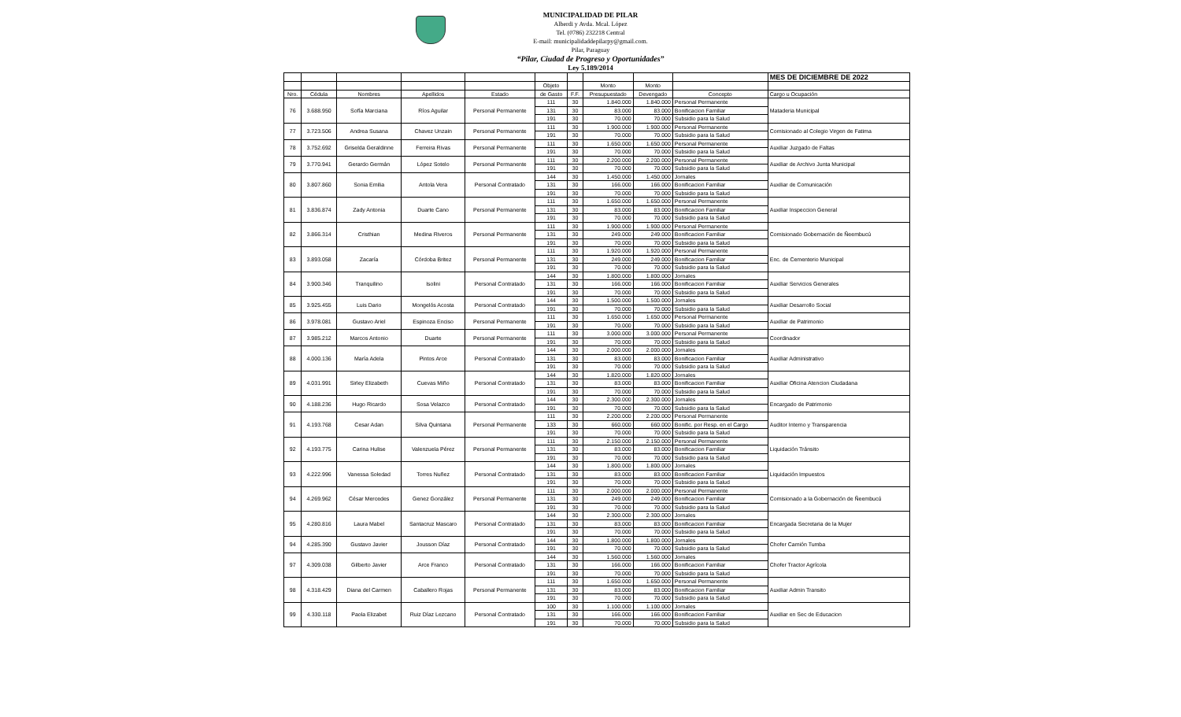MUNICIPALIDAD DE PILAR
Alberdi y Avda. Mcal. López
Tel. (0786) 232218 Central
E-mail: municipalidaddepilarpy@gmail.com.
Pilar, Paraguay
“Pilar, Ciudad de Progreso y Oportunidades”
Ley 5.189/2014
| | | | | | | | | | | MES DE DICIEMBRE DE 2022 |
| | | | | | Objeto | | Monto | Monto | | |
| Nro. | Cédula | Nombres | Apellidos | Estado | de Gasto | F.F. | Presupuestado | Devengado | Concepto | Cargo u Ocupación |
| 76 | 3.688.950 | Sofía Marciana | Ríos Aguilar | Personal Permanente | 111 | 30 | 1.840.000 | 1.840.000 | Personal Permanente | Mataderia Municipal |
| | | | | | 131 | 30 | 83.000 | 83.000 | Bonificacion Familiar | |
| | | | | | 191 | 30 | 70.000 | 70.000 | Subsidio para la Salud | |
| 77 | 3.723.506 | Andrea Susana | Chavez Unzain | Personal Permanente | 111 | 30 | 1.900.000 | 1.900.000 | Personal Permanente | Comisionado al Colegio Virgen de Fatima |
| | | | | | 191 | 30 | 70.000 | 70.000 | Subsidio para la Salud | |
| 78 | 3.752.692 | Griselda Geraldinne | Ferreira Rivas | Personal Permanente | 111 | 30 | 1.650.000 | 1.650.000 | Personal Permanente | Auxiliar Juzgado de Faltas |
| | | | | | 191 | 30 | 70.000 | 70.000 | Subsidio para la Salud | |
| 79 | 3.770.941 | Gerardo Germán | López Sotelo | Personal Permanente | 111 | 30 | 2.200.000 | 2.200.000 | Personal Permanente | Auxiliar de Archivo Junta Municipal |
| | | | | | 191 | 30 | 70.000 | 70.000 | Subsidio para la Salud | |
| 80 | 3.807.860 | Sonia Emilia | Antola Vera | Personal Contratado | 144 | 30 | 1.450.000 | 1.450.000 | Jornales | Auxiliar de Comunicación |
| | | | | | 131 | 30 | 166.000 | 166.000 | Bonificacion Familiar | |
| | | | | | 191 | 30 | 70.000 | 70.000 | Subsidio para la Salud | |
| 81 | 3.836.874 | Zady Antonia | Duarte Cano | Personal Permanente | 111 | 30 | 1.650.000 | 1.650.000 | Personal Permanente | Auxiliar Inspeccion General |
| | | | | | 131 | 30 | 83.000 | 83.000 | Bonificacion Familiar | |
| | | | | | 191 | 30 | 70.000 | 70.000 | Subsidio para la Salud | |
| 82 | 3.866.314 | Cristhian | Medina Riveros | Personal Permanente | 111 | 30 | 1.900.000 | 1.900.000 | Personal Permanente | Comisionado Gobernación de Ñeembucú |
| | | | | | 131 | 30 | 249.000 | 249.000 | Bonificacion Familiar | |
| | | | | | 191 | 30 | 70.000 | 70.000 | Subsidio para la Salud | |
| 83 | 3.893.058 | Zacaría | Córdoba Britez | Personal Permanente | 111 | 30 | 1.920.000 | 1.920.000 | Personal Permanente | Enc. de Cementerio Municipal |
| | | | | | 131 | 30 | 249.000 | 249.000 | Bonificacion Familiar | |
| | | | | | 191 | 30 | 70.000 | 70.000 | Subsidio para la Salud | |
| 84 | 3.900.346 | Tranquilino | Isolini | Personal Contratado | 144 | 30 | 1.800.000 | 1.800.000 | Jornales | Auxiliar Servicios Generales |
| | | | | | 131 | 30 | 166.000 | 166.000 | Bonificacion Familiar | |
| | | | | | 191 | 30 | 70.000 | 70.000 | Subsidio para la Salud | |
| 85 | 3.925.455 | Luis Dario | Mongelós Acosta | Personal Contratado | 144 | 30 | 1.500.000 | 1.500.000 | Jornales | Auxiliar Desarrollo Social |
| | | | | | 191 | 30 | 70.000 | 70.000 | Subsidio para la Salud | |
| 86 | 3.978.081 | Gustavo Ariel | Espinoza Enciso | Personal Permanente | 111 | 30 | 1.650.000 | 1.650.000 | Personal Permanente | Auxiliar de Patrimonio |
| | | | | | 191 | 30 | 70.000 | 70.000 | Subsidio para la Salud | |
| 87 | 3.985.212 | Marcos Antonio | Duarte | Personal Permanente | 111 | 30 | 3.000.000 | 3.000.000 | Personal Permanente | Coordinador |
| | | | | | 191 | 30 | 70.000 | 70.000 | Subsidio para la Salud | |
| 88 | 4.000.136 | María Adela | Pintos Arce | Personal Contratado | 144 | 30 | 2.000.000 | 2.000.000 | Jornales | Auxiliar Administrativo |
| | | | | | 131 | 30 | 83.000 | 83.000 | Bonificacion Familiar | |
| | | | | | 191 | 30 | 70.000 | 70.000 | Subsidio para la Salud | |
| 89 | 4.031.991 | Sirley Elizabeth | Cuevas Miño | Personal Contratado | 144 | 30 | 1.820.000 | 1.820.000 | Jornales | Auxiliar Oficina Atencion Ciudadana |
| | | | | | 131 | 30 | 83.000 | 83.000 | Bonificacion Familiar | |
| | | | | | 191 | 30 | 70.000 | 70.000 | Subsidio para la Salud | |
| 90 | 4.188.236 | Hugo Ricardo | Sosa Velazco | Personal Contratado | 144 | 30 | 2.300.000 | 2.300.000 | Jornales | Encargado de Patrimonio |
| | | | | | 191 | 30 | 70.000 | 70.000 | Subsidio para la Salud | |
| 91 | 4.193.768 | Cesar Adan | Silva Quintana | Personal Permanente | 111 | 30 | 2.200.000 | 2.200.000 | Personal Permanente | Auditor Interno y Transparencia |
| | | | | | 133 | 30 | 660.000 | 660.000 | Bonific. por Resp. en el Cargo | |
| | | | | | 191 | 30 | 70.000 | 70.000 | Subsidio para la Salud | |
| 92 | 4.193.775 | Carina Hulise | Valenzuela Pérez | Personal Permanente | 111 | 30 | 2.150.000 | 2.150.000 | Personal Permanente | Liquidación Tránsito |
| | | | | | 131 | 30 | 83.000 | 83.000 | Bonificacion Familiar | |
| | | | | | 191 | 30 | 70.000 | 70.000 | Subsidio para la Salud | |
| 93 | 4.222.996 | Vanessa Soledad | Torres Nuñez | Personal Contratado | 144 | 30 | 1.800.000 | 1.800.000 | Jornales | Liquidación Impuestos |
| | | | | | 131 | 30 | 83.000 | 83.000 | Bonificacion Familiar | |
| | | | | | 191 | 30 | 70.000 | 70.000 | Subsidio para la Salud | |
| 94 | 4.269.962 | César Mercedes | Genez González | Personal Permanente | 111 | 30 | 2.000.000 | 2.000.000 | Personal Permanente | Comisionado a la Gobernación de Ñeembucú |
| | | | | | 131 | 30 | 249.000 | 249.000 | Bonificacion Familiar | |
| | | | | | 191 | 30 | 70.000 | 70.000 | Subsidio para la Salud | |
| 95 | 4.280.816 | Laura Mabel | Santacruz Mascaro | Personal Contratado | 144 | 30 | 2.300.000 | 2.300.000 | Jornales | Encargada Secretaria de la Mujer |
| | | | | | 131 | 30 | 83.000 | 83.000 | Bonificacion Familiar | |
| | | | | | 191 | 30 | 70.000 | 70.000 | Subsidio para la Salud | |
| 94 | 4.285.390 | Gustavo Javier | Jousson Díaz | Personal Contratado | 144 | 30 | 1.800.000 | 1.800.000 | Jornales | Chofer Camión Tumba |
| | | | | | 191 | 30 | 70.000 | 70.000 | Subsidio para la Salud | |
| 97 | 4.309.038 | Gilberto Javier | Arce Franco | Personal Contratado | 144 | 30 | 1.560.000 | 1.560.000 | Jornales | Chofer Tractor Agrícola |
| | | | | | 131 | 30 | 166.000 | 166.000 | Bonificacion Familiar | |
| | | | | | 191 | 30 | 70.000 | 70.000 | Subsidio para la Salud | |
| 98 | 4.318.429 | Diana del Carmen | Caballero Rojas | Personal Permanente | 111 | 30 | 1.650.000 | 1.650.000 | Personal Permanente | Auxiliar Admin Transito |
| | | | | | 131 | 30 | 83.000 | 83.000 | Bonificacion Familiar | |
| | | | | | 191 | 30 | 70.000 | 70.000 | Subsidio para la Salud | |
| 99 | 4.330.118 | Paola Elizabet | Ruiz Díaz Lezcano | Personal Contratado | 100 | 30 | 1.100.000 | 1.100.000 | Jornales | Auxiliar en Sec de Educacion |
| | | | | | 131 | 30 | 166.000 | 166.000 | Bonificacion Familiar | |
| | | | | | 191 | 30 | 70.000 | 70.000 | Subsidio para la Salud | |